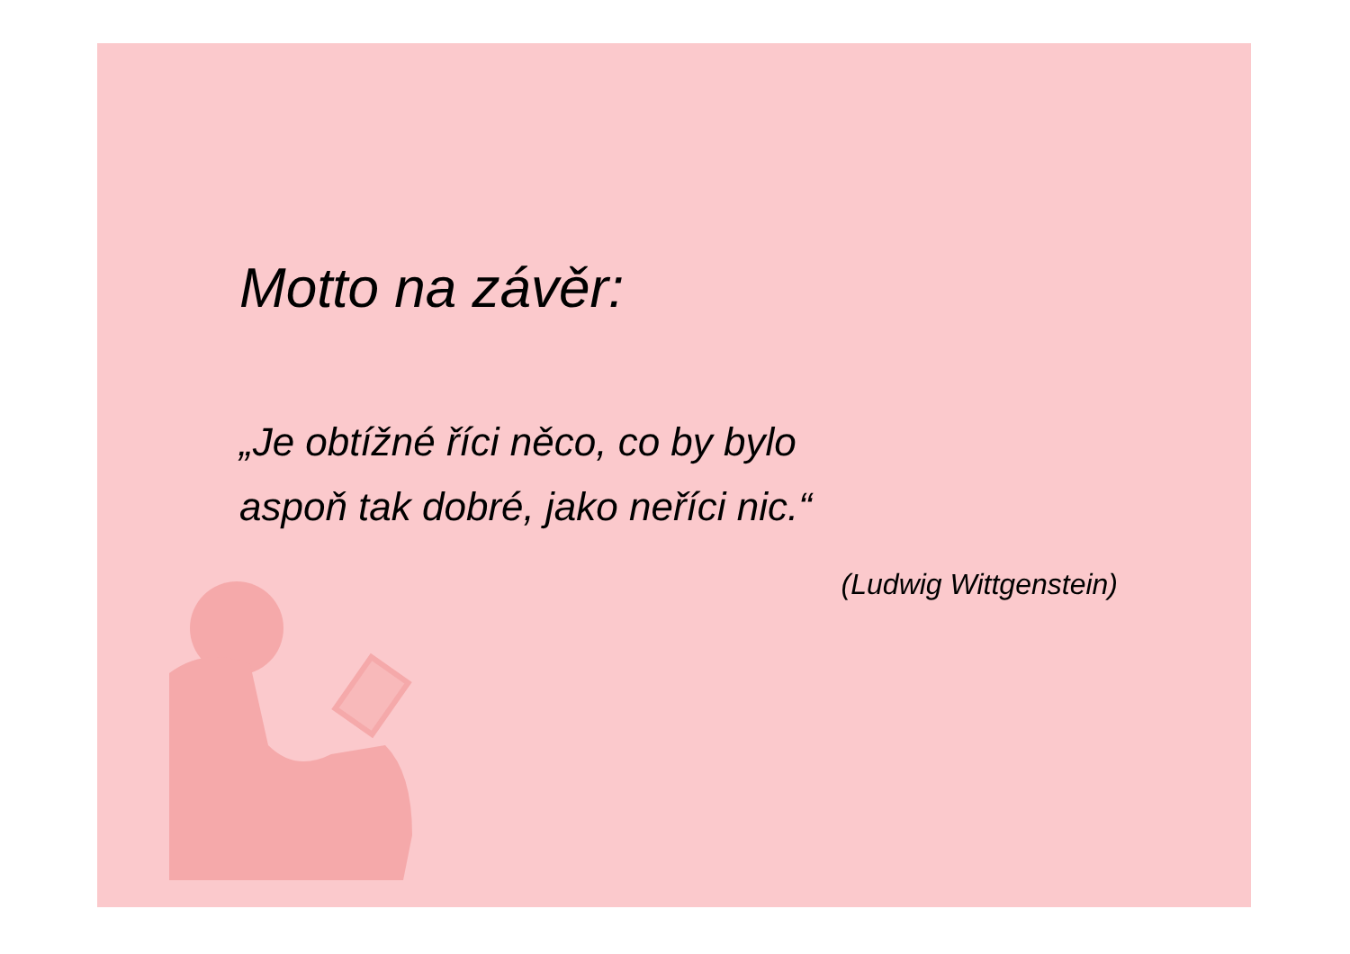Motto na závěr:
„Je obtížné říci něco, co by bylo
aspoň tak dobré, jako neříci nic.“
(Ludwig Wittgenstein)